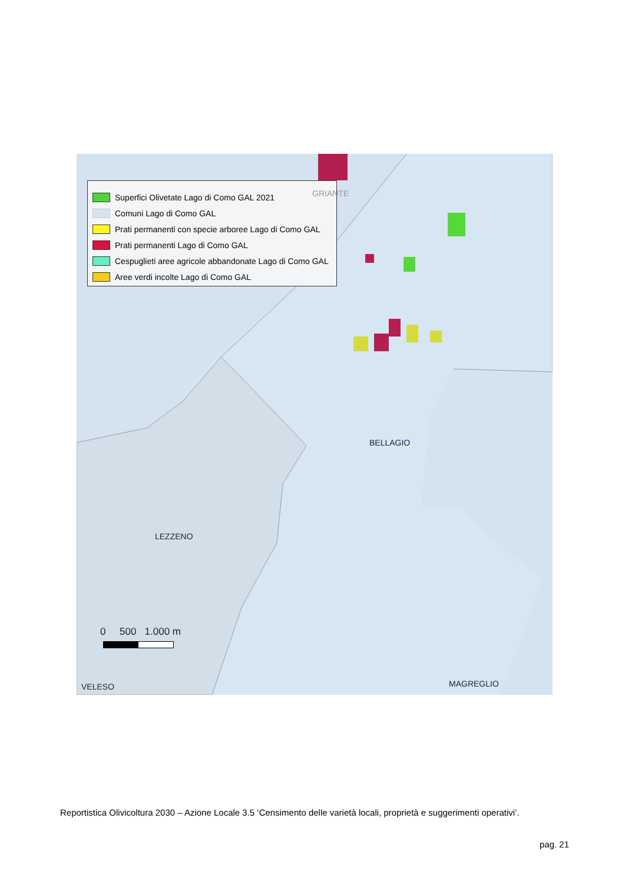Superfici Olivetate Lago di Como GAL 2021
Comuni Lago di Como GAL
Prati permanenti con specie arboree Lago di Como GAL
Prati permanenti Lago di Como GAL
Cespuglieti aree agricole abbandonate Lago di Como GAL
Aree verdi incolte Lago di Como GAL
GRIANTE
BELLAGIO
LEZZENO
0 500 1.000 m
VELESO MAGREGLIO
Reportistica Olivicoltura 2030 – Azione Locale 3.5 ‘Censimento delle varietà locali, proprietà e suggerimenti operativi’.
pag. 21